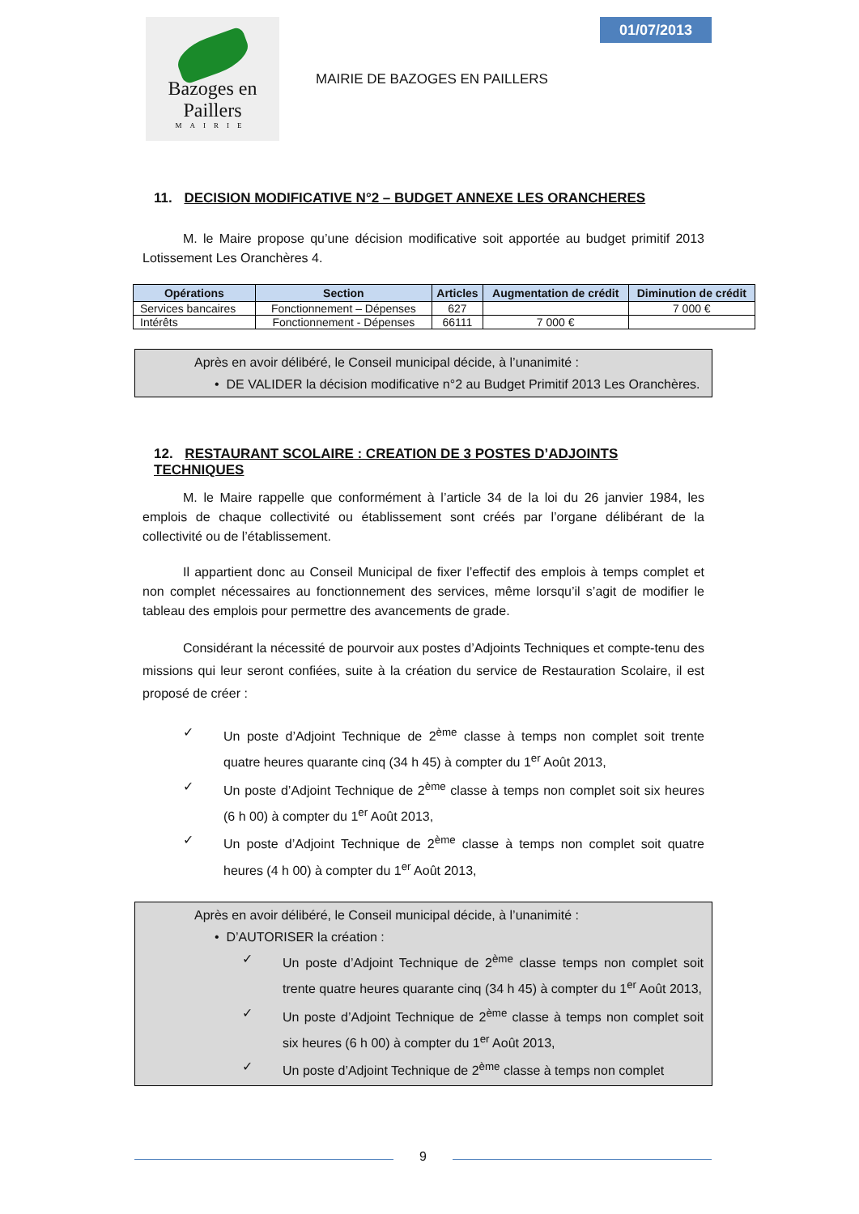Bazoges en Paillers
MAIRIE
01/07/2013
MAIRIE DE BAZOGES EN PAILLERS
11. DECISION MODIFICATIVE N°2 – BUDGET ANNEXE LES ORANCHERES
M. le Maire propose qu’une décision modificative soit apportée au budget primitif 2013 Lotissement Les Oranchères 4.
| Opérations | Section | Articles | Augmentation de crédit | Diminution de crédit |
| --- | --- | --- | --- | --- |
| Services bancaires | Fonctionnement – Dépenses | 627 | | 7 000 € |
| Intérêts | Fonctionnement - Dépenses | 66111 | 7 000 € | |
Après en avoir délibéré, le Conseil municipal décide, à l’unanimité :
• DE VALIDER la décision modificative n°2 au Budget Primitif 2013 Les Oranchères.
12. RESTAURANT SCOLAIRE : CREATION DE 3 POSTES D’ADJOINTS TECHNIQUES
M. le Maire rappelle que conformément à l’article 34 de la loi du 26 janvier 1984, les emplois de chaque collectivité ou établissement sont créés par l’organe délibérant de la collectivité ou de l’établissement.
Il appartient donc au Conseil Municipal de fixer l’effectif des emplois à temps complet et non complet nécessaires au fonctionnement des services, même lorsqu’il s’agit de modifier le tableau des emplois pour permettre des avancements de grade.
Considérant la nécessité de pourvoir aux postes d’Adjoints Techniques et compte-tenu des missions qui leur seront confiées, suite à la création du service de Restauration Scolaire, il est proposé de créer :
✓ Un poste d’Adjoint Technique de 2<sup>ème</sup> classe à temps non complet soit trente quatre heures quarante cinq (34 h 45) à compter du 1<sup>er</sup> Août 2013,
✓ Un poste d’Adjoint Technique de 2<sup>ème</sup> classe à temps non complet soit six heures (6 h 00) à compter du 1<sup>er</sup> Août 2013,
✓ Un poste d’Adjoint Technique de 2<sup>ème</sup> classe à temps non complet soit quatre heures (4 h 00) à compter du 1<sup>er</sup> Août 2013,
Après en avoir délibéré, le Conseil municipal décide, à l’unanimité :
• D’AUTORISER la création :
✓ Un poste d’Adjoint Technique de 2<sup>ème</sup> classe temps non complet soit trente quatre heures quarante cinq (34 h 45) à compter du 1<sup>er</sup> Août 2013,
✓ Un poste d’Adjoint Technique de 2<sup>ème</sup> classe à temps non complet soit six heures (6 h 00) à compter du 1<sup>er</sup> Août 2013,
✓ Un poste d’Adjoint Technique de 2<sup>ème</sup> classe à temps non complet
9